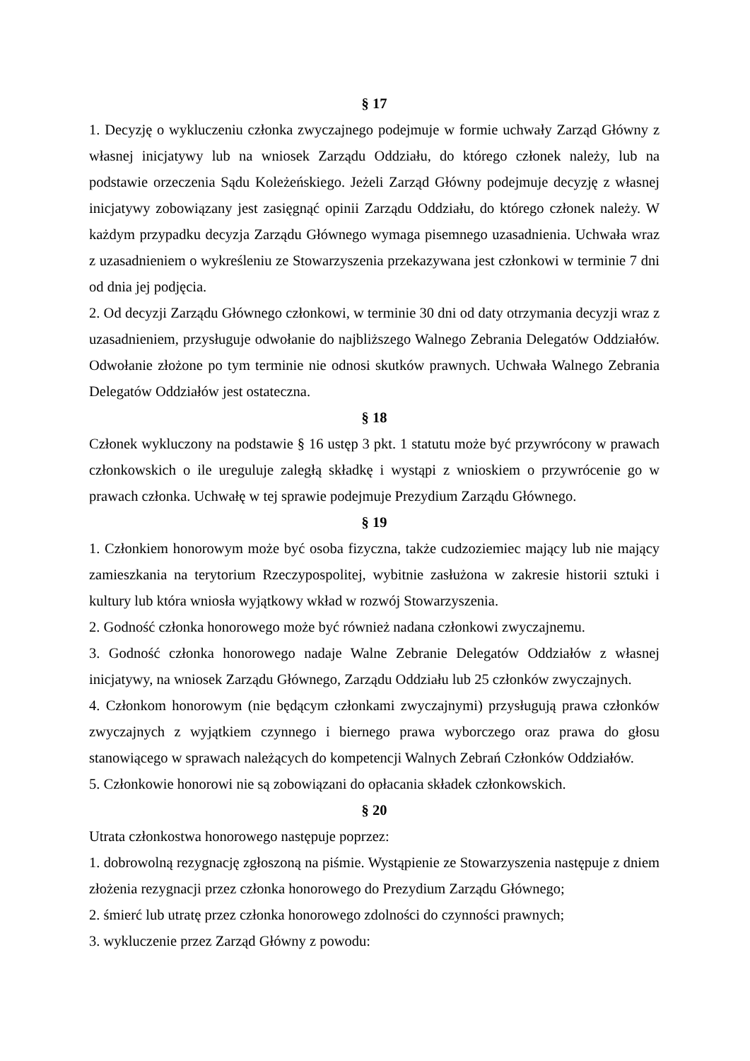§ 17
1. Decyzję o wykluczeniu członka zwyczajnego podejmuje w formie uchwały Zarząd Główny z własnej inicjatywy lub na wniosek Zarządu Oddziału, do którego członek należy, lub na podstawie orzeczenia Sądu Koleżeńskiego. Jeżeli Zarząd Główny podejmuje decyzję z własnej inicjatywy zobowiązany jest zasięgnąć opinii Zarządu Oddziału, do którego członek należy. W każdym przypadku decyzja Zarządu Głównego wymaga pisemnego uzasadnienia. Uchwała wraz z uzasadnieniem o wykreśleniu ze Stowarzyszenia przekazywana jest członkowi w terminie 7 dni od dnia jej podjęcia.
2. Od decyzji Zarządu Głównego członkowi, w terminie 30 dni od daty otrzymania decyzji wraz z uzasadnieniem, przysługuje odwołanie do najbliższego Walnego Zebrania Delegatów Oddziałów. Odwołanie złożone po tym terminie nie odnosi skutków prawnych. Uchwała Walnego Zebrania Delegatów Oddziałów jest ostateczna.
§ 18
Członek wykluczony na podstawie § 16 ustęp 3 pkt. 1 statutu może być przywrócony w prawach członkowskich o ile ureguluje zaległą składkę i wystąpi z wnioskiem o przywrócenie go w prawach członka. Uchwałę w tej sprawie podejmuje Prezydium Zarządu Głównego.
§ 19
1. Członkiem honorowym może być osoba fizyczna, także cudzoziemiec mający lub nie mający zamieszkania na terytorium Rzeczypospolitej, wybitnie zasłużona w zakresie historii sztuki i kultury lub która wniosła wyjątkowy wkład w rozwój Stowarzyszenia.
2. Godność członka honorowego może być również nadana członkowi zwyczajnemu.
3. Godność członka honorowego nadaje Walne Zebranie Delegatów Oddziałów z własnej inicjatywy, na wniosek Zarządu Głównego, Zarządu Oddziału lub 25 członków zwyczajnych.
4. Członkom honorowym (nie będącym członkami zwyczajnymi) przysługują prawa członków zwyczajnych z wyjątkiem czynnego i biernego prawa wyborczego oraz prawa do głosu stanowiącego w sprawach należących do kompetencji Walnych Zebrań Członków Oddziałów.
5. Członkowie honorowi nie są zobowiązani do opłacania składek członkowskich.
§ 20
Utrata członkostwa honorowego następuje poprzez:
1. dobrowolną rezygnację zgłoszoną na piśmie. Wystąpienie ze Stowarzyszenia następuje z dniem złożenia rezygnacji przez członka honorowego do Prezydium Zarządu Głównego;
2. śmierć lub utratę przez członka honorowego zdolności do czynności prawnych;
3. wykluczenie przez Zarząd Główny z powodu: